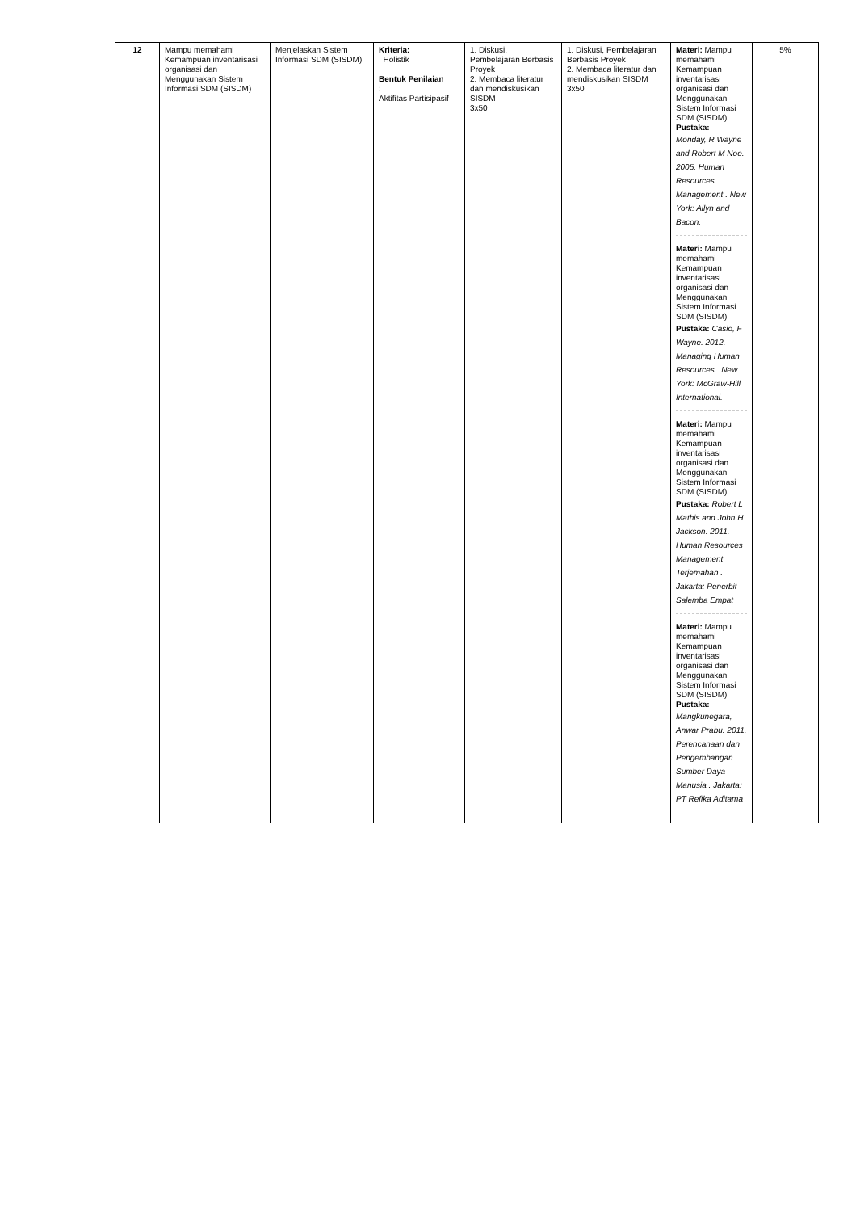| 12 | Mampu memahami Kemampuan inventarisasi organisasi dan Menggunakan Sistem Informasi SDM (SISDM) | Menjelaskan Sistem Informasi SDM (SISDM) | Kriteria: Holistik Bentuk Penilaian : Aktifitas Partisipasif | 1. Diskusi, Pembelajaran Berbasis Proyek 2. Membaca literatur dan mendiskusikan SISDM 3x50 | 1. Diskusi, Pembelajaran Berbasis Proyek 2. Membaca literatur dan mendiskusikan SISDM 3x50 | Materi: Mampu memahami Kemampuan inventarisasi organisasi dan Menggunakan Sistem Informasi SDM (SISDM) Pustaka: Monday, R Wayne and Robert M Noe. 2005. Human Resources Management . New York: Allyn and Bacon. Materi: Mampu memahami Kemampuan inventarisasi organisasi dan Menggunakan Sistem Informasi SDM (SISDM) Pustaka: Casio, F Wayne. 2012. Managing Human Resources . New York: McGraw-Hill International. Materi: Mampu memahami Kemampuan inventarisasi organisasi dan Menggunakan Sistem Informasi SDM (SISDM) Pustaka: Robert L Mathis and John H Jackson. 2011. Human Resources Management Terjemahan . Jakarta: Penerbit Salemba Empat Materi: Mampu memahami Kemampuan inventarisasi organisasi dan Menggunakan Sistem Informasi SDM (SISDM) Pustaka: Mangkunegara, Anwar Prabu. 2011. Perencanaan dan Pengembangan Sumber Daya Manusia . Jakarta: PT Refika Aditama | 5% |